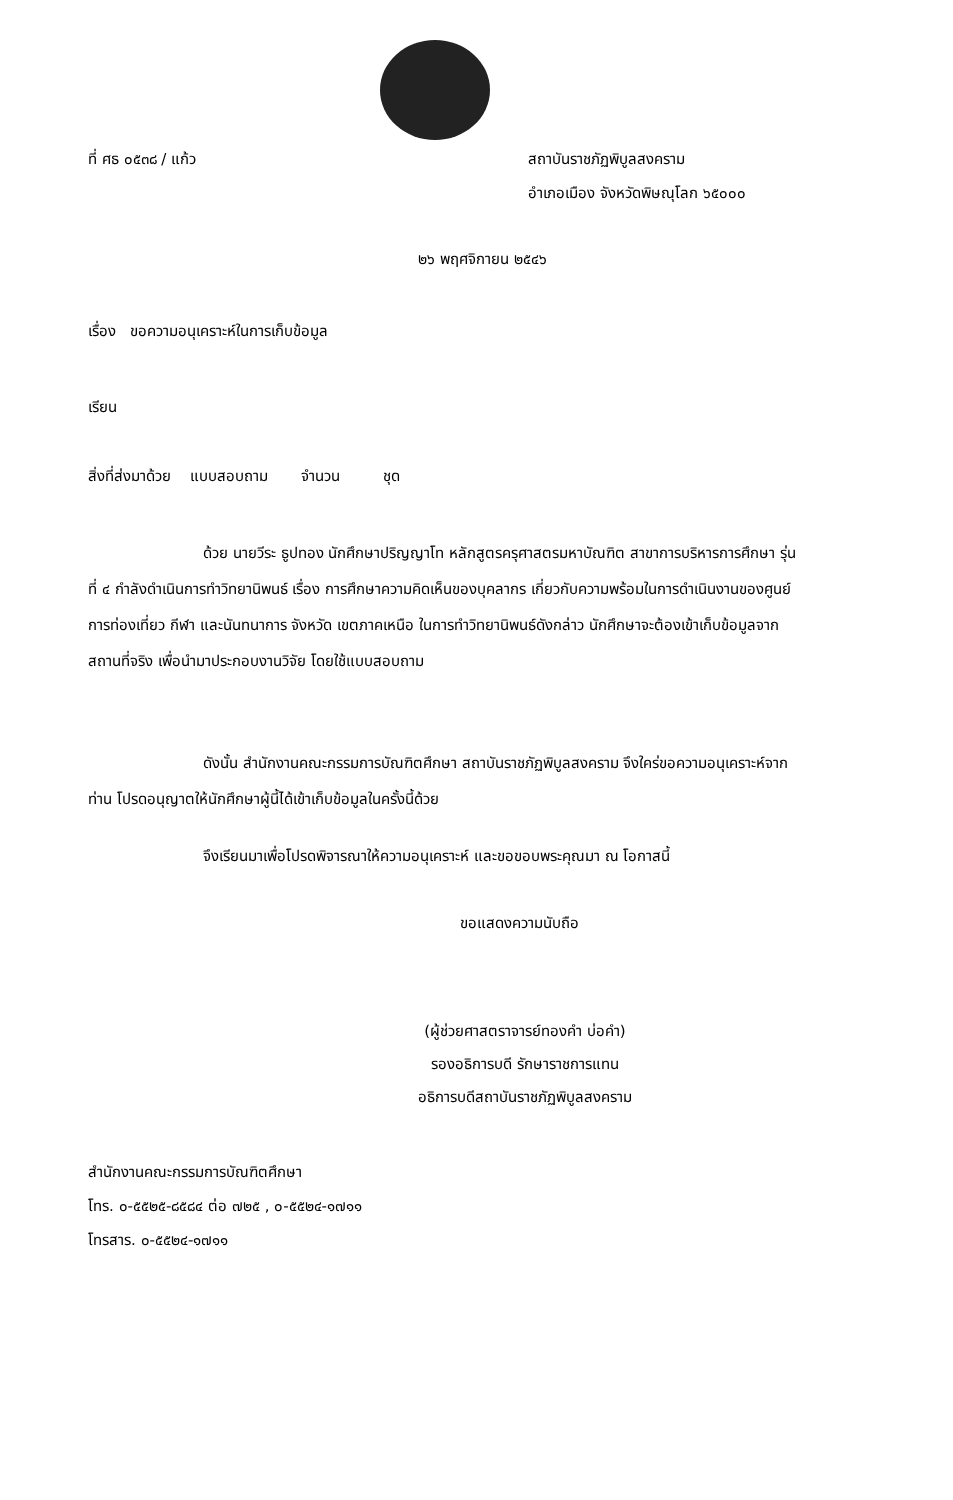ที่ ศธ ๐๕๓๘ / แก้ว สถาบันราชภัฏพิบูลสงคราม
อำเภอเมือง จังหวัดพิษณุโลก ๖๕๐๐๐
๒๖ พฤศจิกายน ๒๕๔๖
เรื่อง ขอความอนุเคราะห์ในการเก็บข้อมูล
เรียน
สิ่งที่ส่งมาด้วย แบบสอบถาม จำนวน ชุด
ด้วย นายวีระ ธูปทอง นักศึกษาปริญญาโท หลักสูตรครุศาสตรมหาบัณฑิต สาขาการบริหารการศึกษา รุ่นที่ ๔ กำลังดำเนินการทำวิทยานิพนธ์ เรื่อง การศึกษาความคิดเห็นของบุคลากร เกี่ยวกับความพร้อมในการดำเนินงานของศูนย์การท่องเที่ยว กีฬา และนันทนาการ จังหวัด เขตภาคเหนือ ในการทำวิทยานิพนธ์ดังกล่าว นักศึกษาจะต้องเข้าเก็บข้อมูลจากสถานที่จริง เพื่อนำมาประกอบงานวิจัย โดยใช้แบบสอบถาม
ดังนั้น สำนักงานคณะกรรมการบัณฑิตศึกษา สถาบันราชภัฏพิบูลสงคราม จึงใคร่ขอความอนุเคราะห์จากท่าน โปรดอนุญาตให้นักศึกษาผู้นี้ได้เข้าเก็บข้อมูลในครั้งนี้ด้วย
จึงเรียนมาเพื่อโปรดพิจารณาให้ความอนุเคราะห์ และขอขอบพระคุณมา ณ โอกาสนี้
ขอแสดงความนับถือ
(ผู้ช่วยศาสตราจารย์ทองคำ บ่อคำ)
รองอธิการบดี รักษาราชการแทน
อธิการบดีสถาบันราชภัฏพิบูลสงคราม
สำนักงานคณะกรรมการบัณฑิตศึกษา
โทร. ๐-๕๕๒๕-๘๕๘๔ ต่อ ๗๒๕ , ๐-๕๕๒๔-๑๗๑๑
โทรสาร. ๐-๕๕๒๔-๑๗๑๑